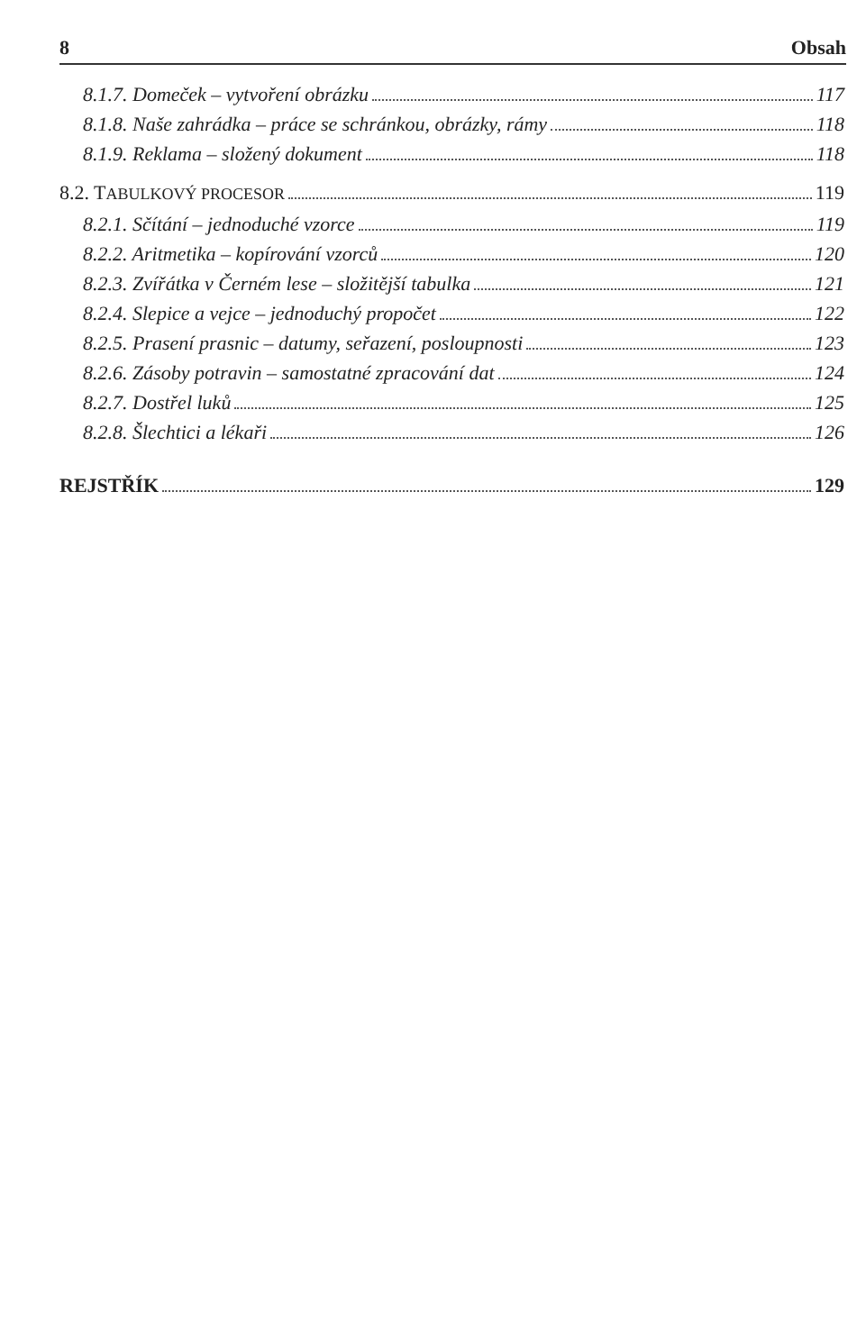8 Obsah
8.1.7. Domeček – vytvoření obrázku 117
8.1.8. Naše zahrádka – práce se schránkou, obrázky, rámy 118
8.1.9. Reklama – složený dokument 118
8.2. TABULKOVÝ PROCESOR 119
8.2.1. Sčítání – jednoduché vzorce 119
8.2.2. Aritmetika – kopírování vzorců 120
8.2.3. Zvířátka v Černém lese – složitější tabulka 121
8.2.4. Slepice a vejce – jednoduchý propočet 122
8.2.5. Prasení prasnic – datumy, seřazení, posloupnosti 123
8.2.6. Zásoby potravin – samostatné zpracování dat 124
8.2.7. Dostřel luků 125
8.2.8. Šlechtici a lékaři 126
REJSTŘÍK 129